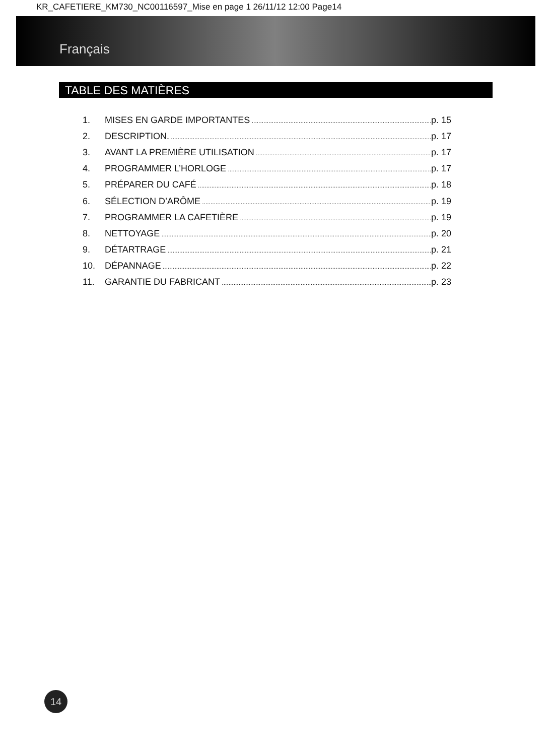KR_CAFETIERE_KM730_NC00116597_Mise en page 1 26/11/12 12:00 Page14
Français
TABLE DES MATIÈRES
1. MISES EN GARDE IMPORTANTES p. 15
2. DESCRIPTION. p. 17
3. AVANT LA PREMIÈRE UTILISATION p. 17
4. PROGRAMMER L’HORLOGE p. 17
5. PRÉPARER DU CAFÉ p. 18
6. SÉLECTION D’ARÔME p. 19
7. PROGRAMMER LA CAFETIÈRE p. 19
8. NETTOYAGE p. 20
9. DÉTARTRAGE p. 21
10. DÉPANNAGE p. 22
11. GARANTIE DU FABRICANT p. 23
14